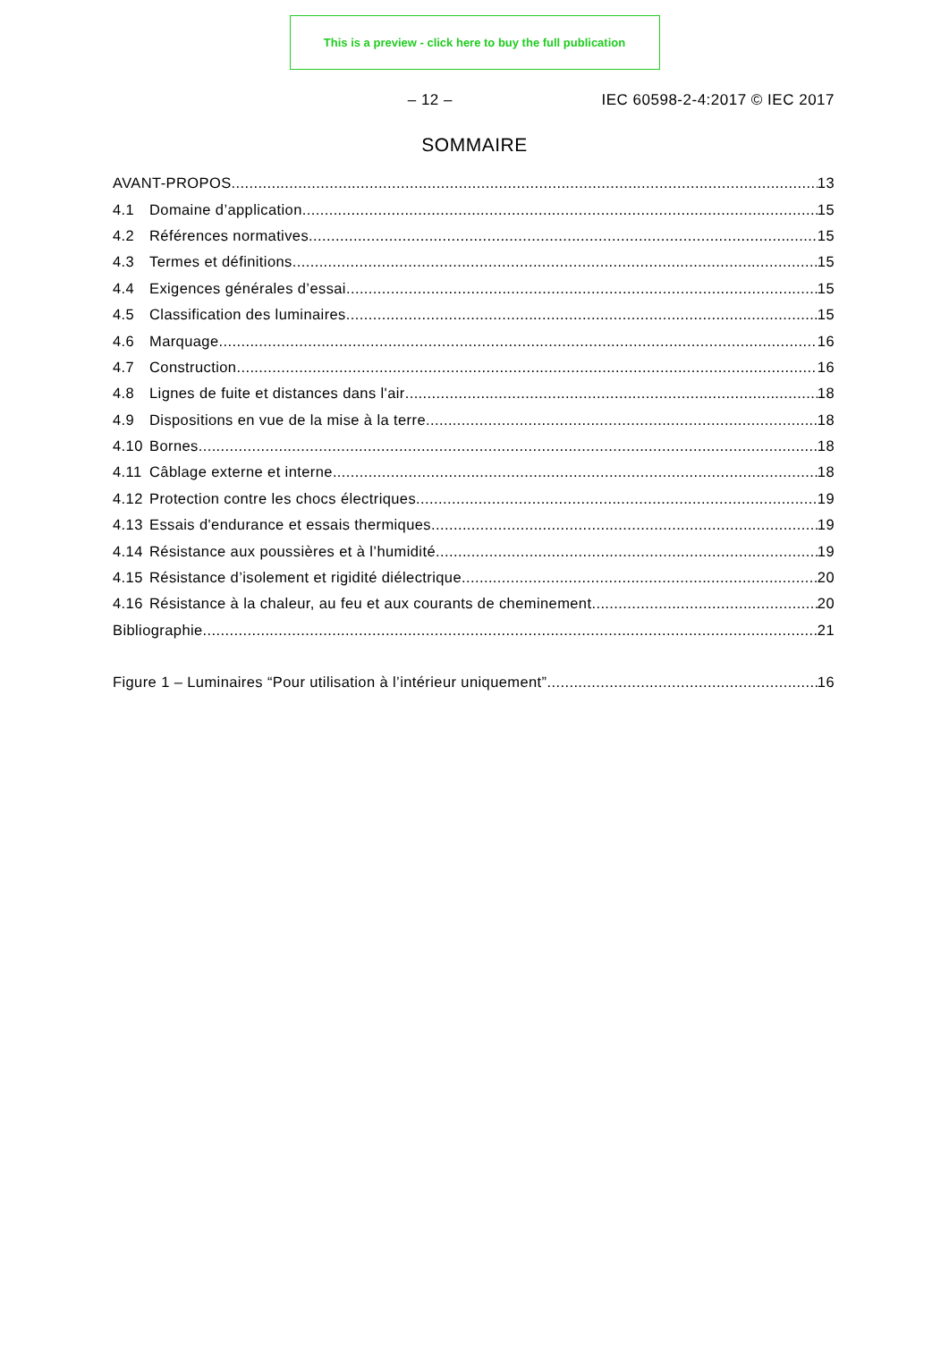This is a preview - click here to buy the full publication
– 12 – IEC 60598-2-4:2017 © IEC 2017
SOMMAIRE
AVANT-PROPOS 13
4.1 Domaine d’application 15
4.2 Références normatives 15
4.3 Termes et définitions 15
4.4 Exigences générales d’essai 15
4.5 Classification des luminaires 15
4.6 Marquage 16
4.7 Construction 16
4.8 Lignes de fuite et distances dans l'air 18
4.9 Dispositions en vue de la mise à la terre 18
4.10 Bornes 18
4.11 Câblage externe et interne 18
4.12 Protection contre les chocs électriques 19
4.13 Essais d'endurance et essais thermiques 19
4.14 Résistance aux poussières et à l’humidité 19
4.15 Résistance d’isolement et rigidité diélectrique 20
4.16 Résistance à la chaleur, au feu et aux courants de cheminement 20
Bibliographie 21
Figure 1 – Luminaires “Pour utilisation à l’intérieur uniquement” 16